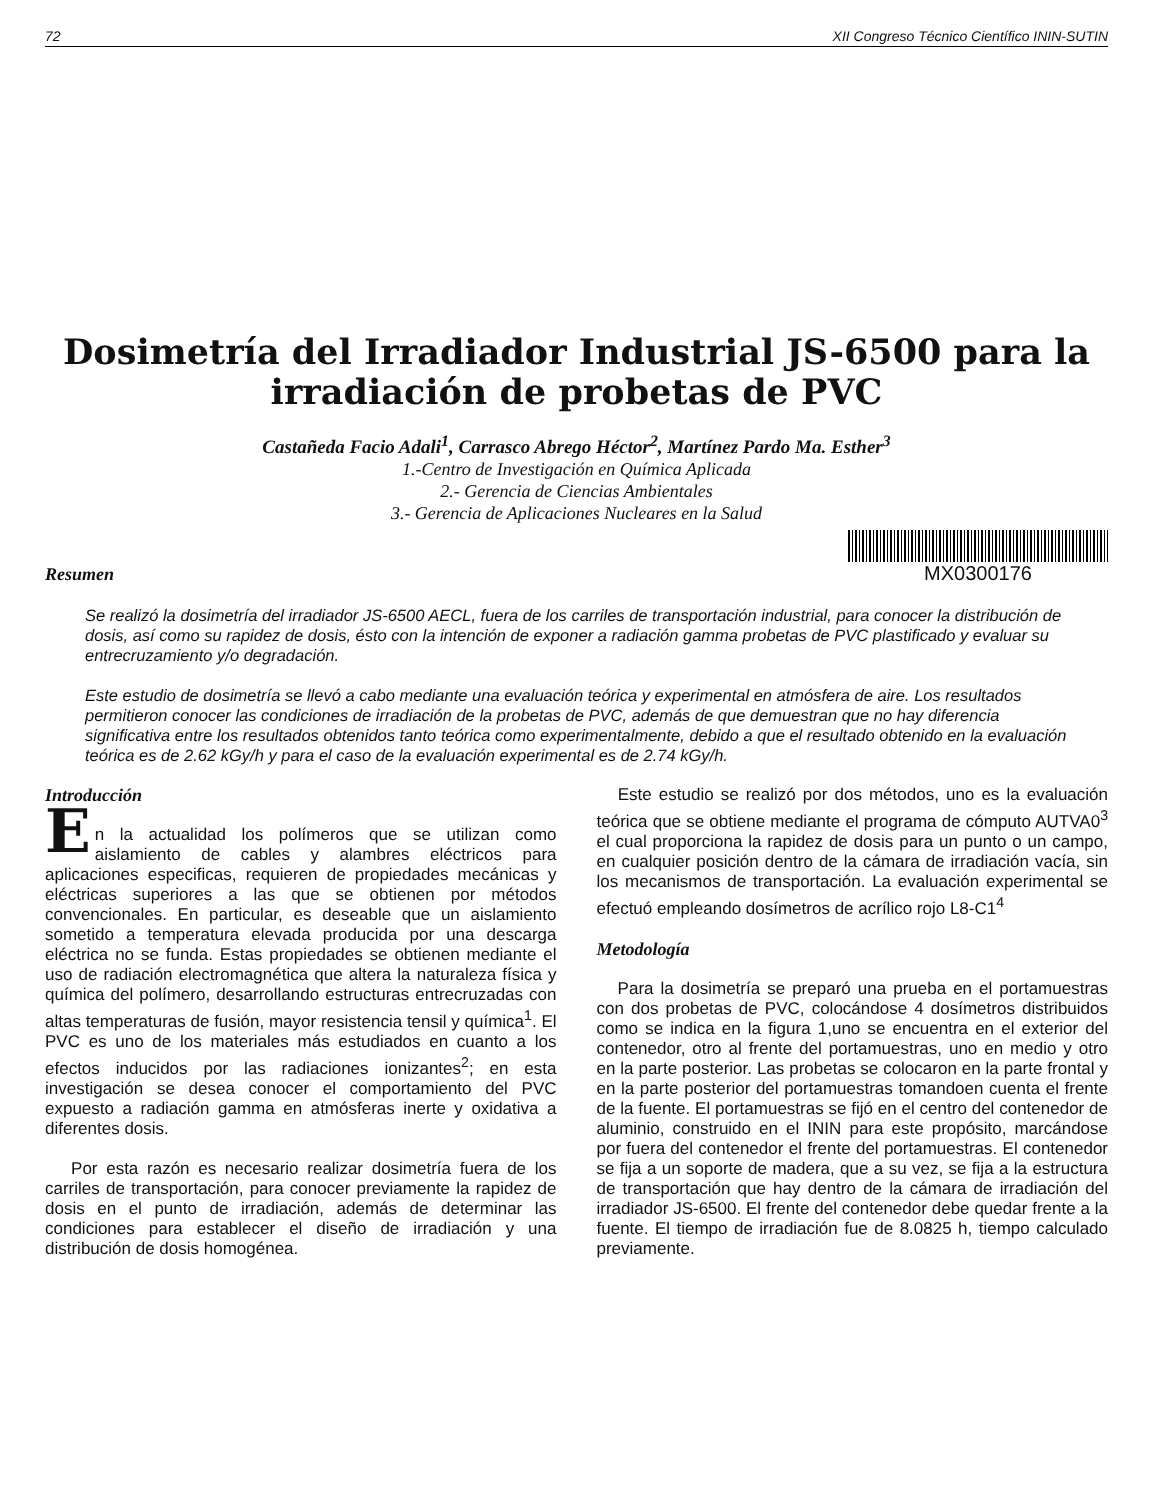72 XII Congreso Técnico Científico ININ-SUTIN
Dosimetría del Irradiador Industrial JS-6500 para la irradiación de probetas de PVC
Castañeda Facio Adali<sup>1</sup>, Carrasco Abrego Héctor<sup>2</sup>, Martínez Pardo Ma. Esther<sup>3</sup>
1.-Centro de Investigación en Química Aplicada
2.- Gerencia de Ciencias Ambientales
3.- Gerencia de Aplicaciones Nucleares en la Salud
Resumen
MX0300176
Se realizó la dosimetría del irradiador JS-6500 AECL, fuera de los carriles de transportación industrial, para conocer la distribución de dosis, así como su rapidez de dosis, ésto con la intención de exponer a radiación gamma probetas de PVC plastificado y evaluar su entrecruzamiento y/o degradación.
Este estudio de dosimetría se llevó a cabo mediante una evaluación teórica y experimental en atmósfera de aire. Los resultados permitieron conocer las condiciones de irradiación de la probetas de PVC, además de que demuestran que no hay diferencia significativa entre los resultados obtenidos tanto teórica como experimentalmente, debido a que el resultado obtenido en la evaluación teórica es de 2.62 kGy/h y para el caso de la evaluación experimental es de 2.74 kGy/h.
Introducción
E
n la actualidad los polímeros que se utilizan como aislamiento de cables y alambres eléctricos para aplicaciones especificas, requieren de propiedades mecánicas y eléctricas superiores a las que se obtienen por métodos convencionales. En particular, es deseable que un aislamiento sometido a temperatura elevada producida por una descarga eléctrica no se funda. Estas propiedades se obtienen mediante el uso de radiación electromagnética que altera la naturaleza física y química del polímero, desarrollando estructuras entrecruzadas con altas temperaturas de fusión, mayor resistencia tensil y química<sup>1</sup>. El PVC es uno de los materiales más estudiados en cuanto a los efectos inducidos por las radiaciones ionizantes<sup>2</sup>; en esta investigación se desea conocer el comportamiento del PVC expuesto a radiación gamma en atmósferas inerte y oxidativa a diferentes dosis.
Por esta razón es necesario realizar dosimetría fuera de los carriles de transportación, para conocer previamente la rapidez de dosis en el punto de irradiación, además de determinar las condiciones para establecer el diseño de irradiación y una distribución de dosis homogénea.
Este estudio se realizó por dos métodos, uno es la evaluación teórica que se obtiene mediante el programa de cómputo AUTVA0<sup>3</sup> el cual proporciona la rapidez de dosis para un punto o un campo, en cualquier posición dentro de la cámara de irradiación vacía, sin los mecanismos de transportación. La evaluación experimental se efectuó empleando dosímetros de acrílico rojo L8-C1<sup>4</sup>
Metodología
Para la dosimetría se preparó una prueba en el portamuestras con dos probetas de PVC, colocándose 4 dosímetros distribuidos como se indica en la figura 1,uno se encuentra en el exterior del contenedor, otro al frente del portamuestras, uno en medio y otro en la parte posterior. Las probetas se colocaron en la parte frontal y en la parte posterior del portamuestras tomandoen cuenta el frente de la fuente. El portamuestras se fijó en el centro del contenedor de aluminio, construido en el ININ para este propósito, marcándose por fuera del contenedor el frente del portamuestras. El contenedor se fija a un soporte de madera, que a su vez, se fija a la estructura de transportación que hay dentro de la cámara de irradiación del irradiador JS-6500. El frente del contenedor debe quedar frente a la fuente. El tiempo de irradiación fue de 8.0825 h, tiempo calculado previamente.